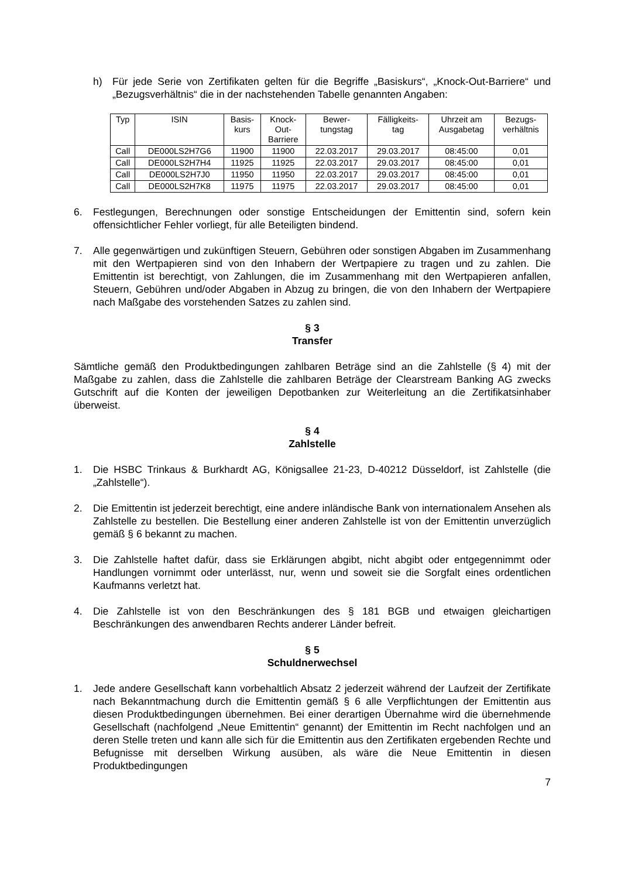h) Für jede Serie von Zertifikaten gelten für die Begriffe „Basiskurs“, „Knock-Out-Barriere“ und „Bezugsverhältnis“ die in der nachstehenden Tabelle genannten Angaben:
| Typ | ISIN | Basis- kurs | Knock- Out- Barriere | Bewer- tungstag | Fälligkeits- tag | Uhrzeit am Ausgabetag | Bezugs- verhältnis |
| --- | --- | --- | --- | --- | --- | --- | --- |
| Call | DE000LS2H7G6 | 11900 | 11900 | 22.03.2017 | 29.03.2017 | 08:45:00 | 0,01 |
| Call | DE000LS2H7H4 | 11925 | 11925 | 22.03.2017 | 29.03.2017 | 08:45:00 | 0,01 |
| Call | DE000LS2H7J0 | 11950 | 11950 | 22.03.2017 | 29.03.2017 | 08:45:00 | 0,01 |
| Call | DE000LS2H7K8 | 11975 | 11975 | 22.03.2017 | 29.03.2017 | 08:45:00 | 0,01 |
6. Festlegungen, Berechnungen oder sonstige Entscheidungen der Emittentin sind, sofern kein offensichtlicher Fehler vorliegt, für alle Beteiligten bindend.
7. Alle gegenwärtigen und zukünftigen Steuern, Gebühren oder sonstigen Abgaben im Zusammenhang mit den Wertpapieren sind von den Inhabern der Wertpapiere zu tragen und zu zahlen. Die Emittentin ist berechtigt, von Zahlungen, die im Zusammenhang mit den Wertpapieren anfallen, Steuern, Gebühren und/oder Abgaben in Abzug zu bringen, die von den Inhabern der Wertpapiere nach Maßgabe des vorstehenden Satzes zu zahlen sind.
§ 3
Transfer
Sämtliche gemäß den Produktbedingungen zahlbaren Beträge sind an die Zahlstelle (§ 4) mit der Maßgabe zu zahlen, dass die Zahlstelle die zahlbaren Beträge der Clearstream Banking AG zwecks Gutschrift auf die Konten der jeweiligen Depotbanken zur Weiterleitung an die Zertifikatsinhaber überweist.
§ 4
Zahlstelle
1. Die HSBC Trinkaus & Burkhardt AG, Königsallee 21-23, D-40212 Düsseldorf, ist Zahlstelle (die „Zahlstelle“).
2. Die Emittentin ist jederzeit berechtigt, eine andere inländische Bank von internationalem Ansehen als Zahlstelle zu bestellen. Die Bestellung einer anderen Zahlstelle ist von der Emittentin unverzüglich gemäß § 6 bekannt zu machen.
3. Die Zahlstelle haftet dafür, dass sie Erklärungen abgibt, nicht abgibt oder entgegennimmt oder Handlungen vornimmt oder unterlässt, nur, wenn und soweit sie die Sorgfalt eines ordentlichen Kaufmanns verletzt hat.
4. Die Zahlstelle ist von den Beschränkungen des § 181 BGB und etwaigen gleichartigen Beschränkungen des anwendbaren Rechts anderer Länder befreit.
§ 5
Schuldnerwechsel
1. Jede andere Gesellschaft kann vorbehaltlich Absatz 2 jederzeit während der Laufzeit der Zertifikate nach Bekanntmachung durch die Emittentin gemäß § 6 alle Verpflichtungen der Emittentin aus diesen Produktbedingungen übernehmen. Bei einer derartigen Übernahme wird die übernehmende Gesellschaft (nachfolgend „Neue Emittentin“ genannt) der Emittentin im Recht nachfolgen und an deren Stelle treten und kann alle sich für die Emittentin aus den Zertifikaten ergebenden Rechte und Befugnisse mit derselben Wirkung ausüben, als wäre die Neue Emittentin in diesen Produktbedingungen
7